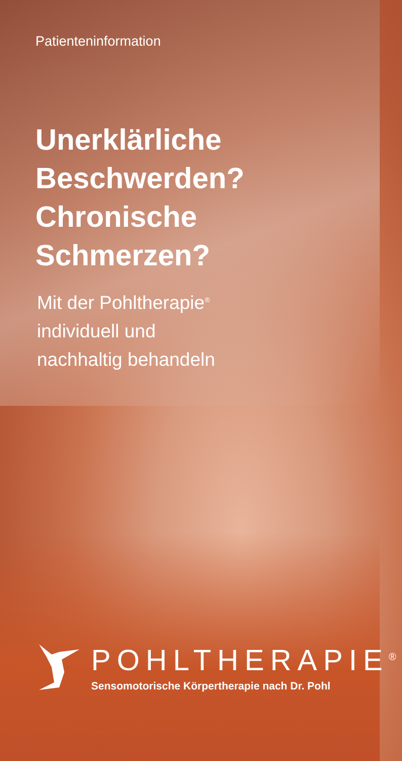Patienteninformation
Unerklärliche
Beschwerden?
Chronische
Schmerzen?
Mit der Pohltherapie<sup>®</sup>
individuell und
nachhaltig behandeln
POHLTHERAPIE<sup>®</sup>
Sensomotorische Körpertherapie nach Dr. Pohl